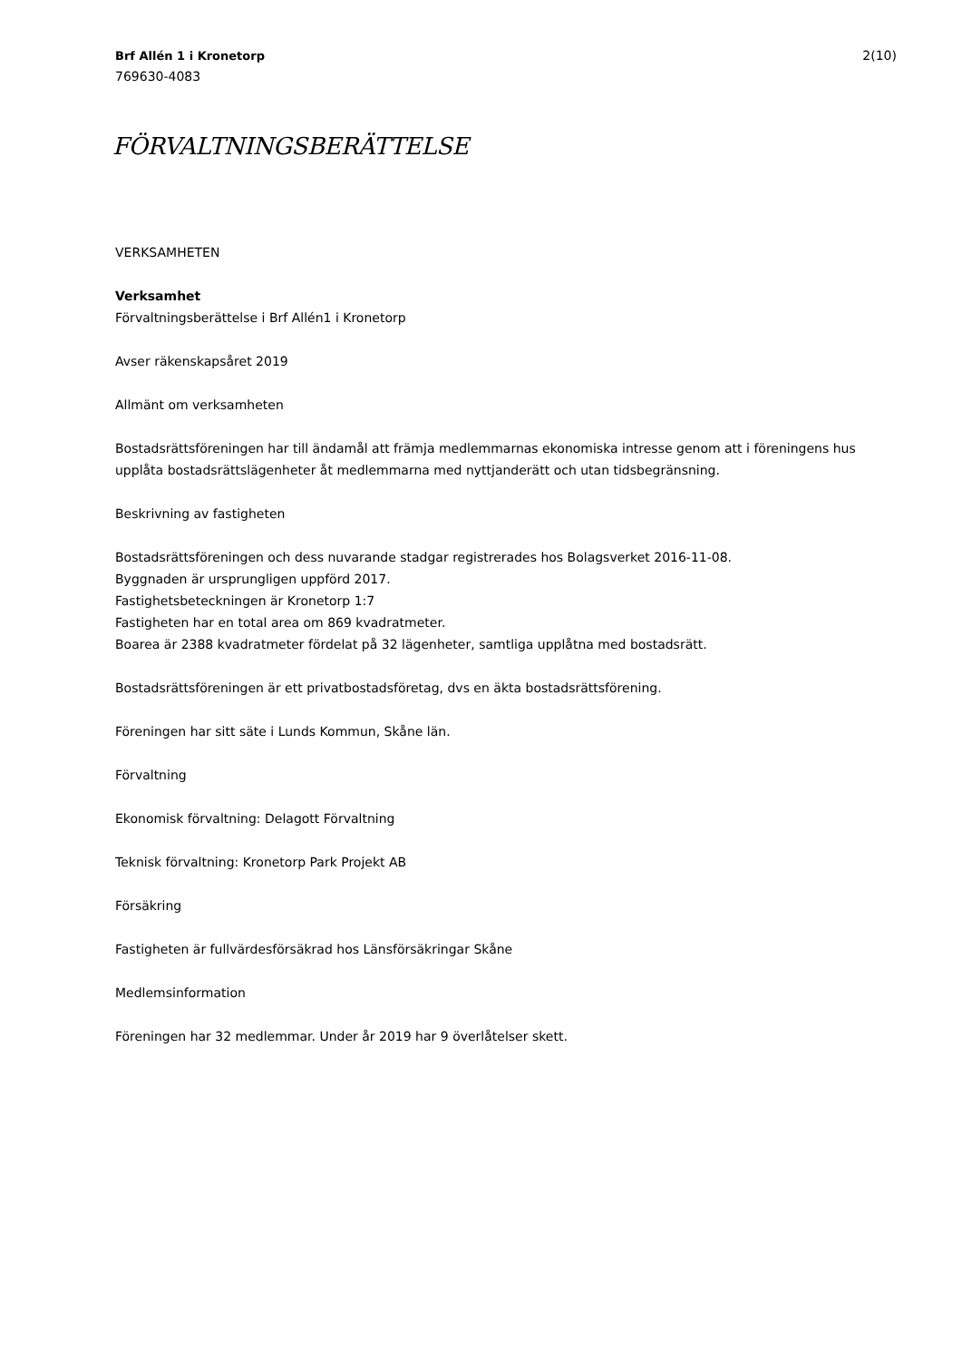Brf Allén 1 i Kronetorp
769630-4083
2(10)
FÖRVALTNINGSBERÄTTELSE
VERKSAMHETEN
Verksamhet
Förvaltningsberättelse i Brf Allén1 i Kronetorp
Avser räkenskapsåret 2019
Allmänt om verksamheten
Bostadsrättsföreningen har till ändamål att främja medlemmarnas ekonomiska intresse genom att i föreningens hus upplåta bostadsrättslägenheter åt medlemmarna med nyttjanderätt och utan tidsbegränsning.
Beskrivning av fastigheten
Bostadsrättsföreningen och dess nuvarande stadgar registrerades hos Bolagsverket 2016-11-08.
Byggnaden är ursprungligen uppförd 2017.
Fastighetsbeteckningen är Kronetorp 1:7
Fastigheten har en total area om 869 kvadratmeter.
Boarea är 2388 kvadratmeter fördelat på 32 lägenheter, samtliga upplåtna med bostadsrätt.
Bostadsrättsföreningen är ett privatbostadsföretag, dvs en äkta bostadsrättsförening.
Föreningen har sitt säte i Lunds Kommun, Skåne län.
Förvaltning
Ekonomisk förvaltning: Delagott Förvaltning
Teknisk förvaltning: Kronetorp Park Projekt AB
Försäkring
Fastigheten är fullvärdesförsäkrad hos Länsförsäkringar Skåne
Medlemsinformation
Föreningen har 32 medlemmar. Under år 2019 har 9 överlåtelser skett.